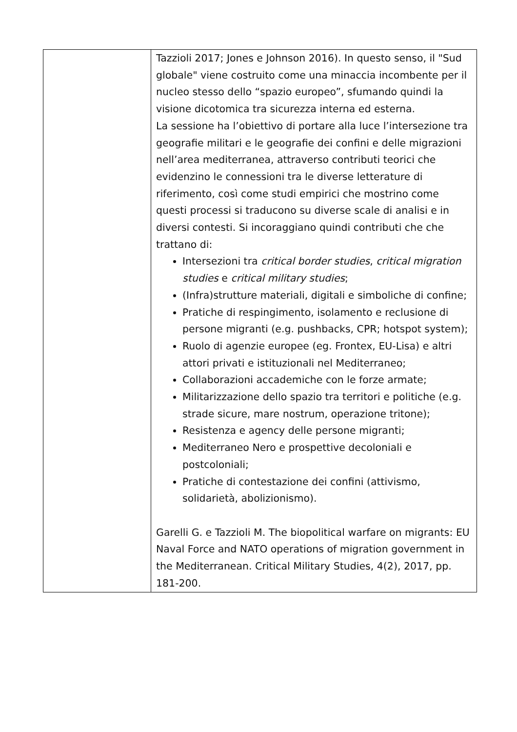| | Tazzioli 2017; Jones e Johnson 2016). In questo senso, il "Sud globale" viene costruito come una minaccia incombente per il nucleo stesso dello “spazio europeo”, sfumando quindi la visione dicotomica tra sicurezza interna ed esterna. La sessione ha l’obiettivo di portare alla luce l’intersezione tra geografie militari e le geografie dei confini e delle migrazioni nell’area mediterranea, attraverso contributi teorici che evidenzino le connessioni tra le diverse letterature di riferimento, così come studi empirici che mostrino come questi processi si traducono su diverse scale di analisi e in diversi contesti. Si incoraggiano quindi contributi che che trattano di: Intersezioni tra critical border studies , critical migration studies e critical military studies ; (Infra)strutture materiali, digitali e simboliche di confine; Pratiche di respingimento, isolamento e reclusione di persone migranti (e.g. pushbacks, CPR; hotspot system); Ruolo di agenzie europee (eg. Frontex, EU-Lisa) e altri attori privati e istituzionali nel Mediterraneo; Collaborazioni accademiche con le forze armate; Militarizzazione dello spazio tra territori e politiche (e.g. strade sicure, mare nostrum, operazione tritone); Resistenza e agency delle persone migranti; Mediterraneo Nero e prospettive decoloniali e postcoloniali; Pratiche di contestazione dei confini (attivismo, solidarietà, abolizionismo). Garelli G. e Tazzioli M. The biopolitical warfare on migrants: EU Naval Force and NATO operations of migration government in the Mediterranean. Critical Military Studies, 4(2), 2017, pp. 181-200. |